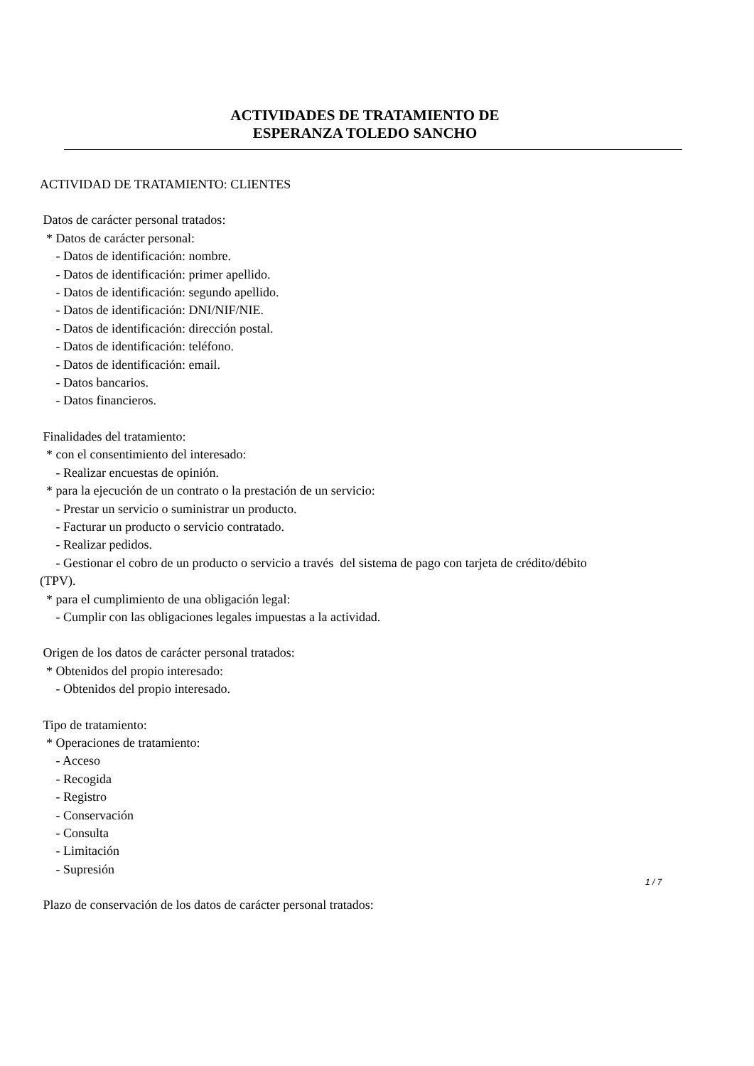ACTIVIDADES DE TRATAMIENTO DE
ESPERANZA TOLEDO SANCHO
ACTIVIDAD DE TRATAMIENTO: CLIENTES
Datos de carácter personal tratados: * Datos de carácter personal: - Datos de identificación: nombre. - Datos de identificación: primer apellido. - Datos de identificación: segundo apellido. - Datos de identificación: DNI/NIF/NIE. - Datos de identificación: dirección postal. - Datos de identificación: teléfono. - Datos de identificación: email. - Datos bancarios. - Datos financieros.
Finalidades del tratamiento: * con el consentimiento del interesado: - Realizar encuestas de opinión. * para la ejecución de un contrato o la prestación de un servicio: - Prestar un servicio o suministrar un producto. - Facturar un producto o servicio contratado. - Realizar pedidos. - Gestionar el cobro de un producto o servicio a través del sistema de pago con tarjeta de crédito/débito (TPV). * para el cumplimiento de una obligación legal: - Cumplir con las obligaciones legales impuestas a la actividad.
Origen de los datos de carácter personal tratados: * Obtenidos del propio interesado: - Obtenidos del propio interesado.
Tipo de tratamiento: * Operaciones de tratamiento: - Acceso - Recogida - Registro - Conservación - Consulta - Limitación - Supresión
Plazo de conservación de los datos de carácter personal tratados:
1 / 7